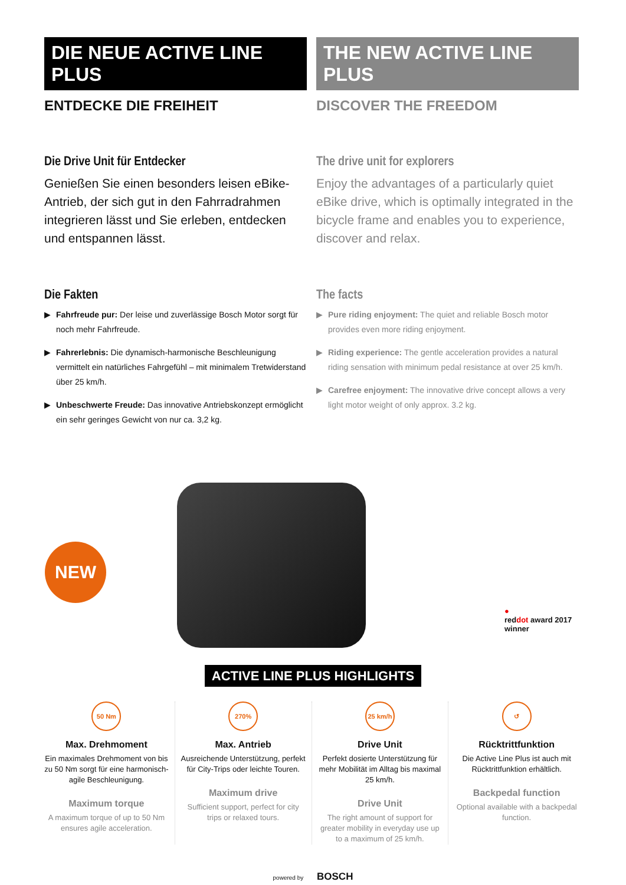DIE NEUE ACTIVE LINE PLUS
ENTDECKE DIE FREIHEIT
Die Drive Unit für Entdecker
Genießen Sie einen besonders leisen eBike-Antrieb, der sich gut in den Fahrradrahmen integrieren lässt und Sie erleben, entdecken und entspannen lässt.
Die Fakten
▶ Fahrfreude pur: Der leise und zuverlässige Bosch Motor sorgt für noch mehr Fahrfreude.
▶ Fahrerlebnis: Die dynamisch-harmonische Beschleunigung vermittelt ein natürliches Fahrgefühl – mit minimalem Tretwiderstand über 25 km/h.
▶ Unbeschwerte Freude: Das innovative Antriebskonzept ermöglicht ein sehr geringes Gewicht von nur ca. 3,2 kg.
THE NEW ACTIVE LINE PLUS
DISCOVER THE FREEDOM
The drive unit for explorers
Enjoy the advantages of a particularly quiet eBike drive, which is optimally integrated in the bicycle frame and enables you to experience, discover and relax.
The facts
▶ Pure riding enjoyment: The quiet and reliable Bosch motor provides even more riding enjoyment.
▶ Riding experience: The gentle acceleration provides a natural riding sensation with minimum pedal resistance at over 25 km/h.
▶ Carefree enjoyment: The innovative drive concept allows a very light motor weight of only approx. 3.2 kg.
NEW
●
reddot award 2017
winner
ACTIVE LINE PLUS HIGHLIGHTS
50 Nm
Max. Drehmoment
Ein maximales Drehmoment von bis zu 50 Nm sorgt für eine harmonisch-agile Beschleunigung.
Maximum torque
A maximum torque of up to 50 Nm ensures agile acceleration.
270%
Max. Antrieb
Ausreichende Unterstützung, perfekt für City-Trips oder leichte Touren.
Maximum drive
Sufficient support, perfect for city trips or relaxed tours.
25 km/h
Drive Unit
Perfekt dosierte Unterstützung für mehr Mobilität im Alltag bis maximal 25 km/h.
Drive Unit
The right amount of support for greater mobility in everyday use up to a maximum of 25 km/h.
↺
Rücktrittfunktion
Die Active Line Plus ist auch mit Rücktrittfunktion erhältlich.
Backpedal function
Optional available with a backpedal function.
powered by BOSCH